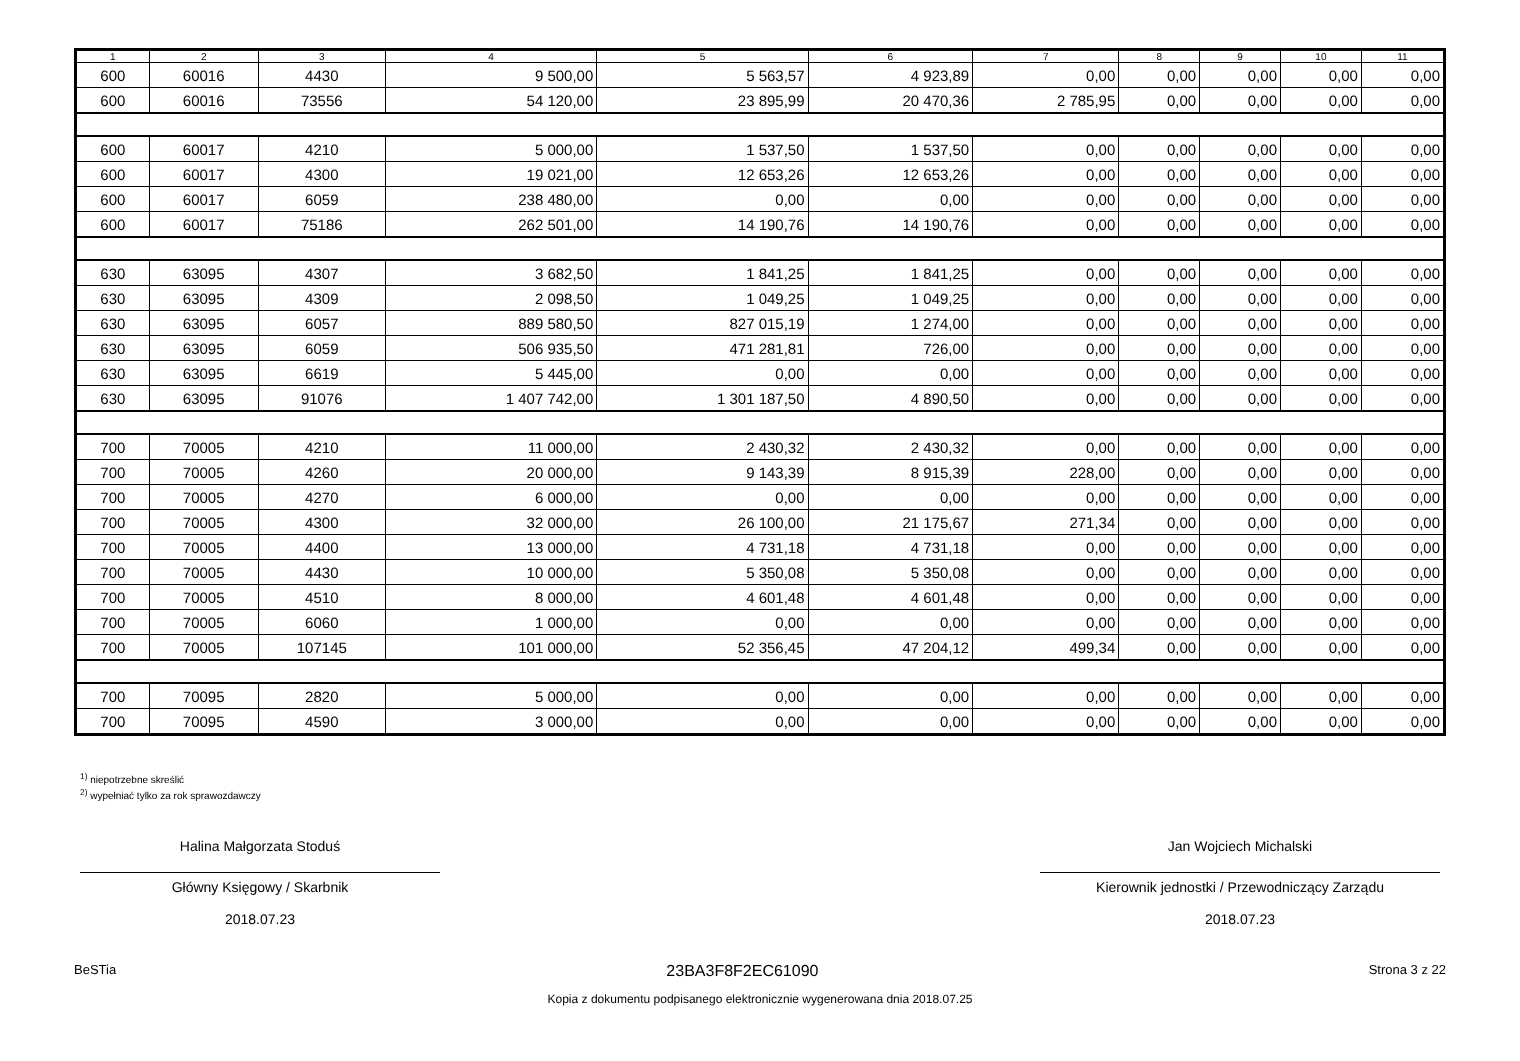| 1 | 2 | 3 | 4 | 5 | 6 | 7 | 8 | 9 | 10 | 11 |
| --- | --- | --- | --- | --- | --- | --- | --- | --- | --- | --- |
| 600 | 60016 | 4430 | 9 500,00 | 5 563,57 | 4 923,89 | 0,00 | 0,00 | 0,00 | 0,00 | 0,00 |
| 600 | 60016 | 73556 | 54 120,00 | 23 895,99 | 20 470,36 | 2 785,95 | 0,00 | 0,00 | 0,00 | 0,00 |
| 600 | 60017 | 4210 | 5 000,00 | 1 537,50 | 1 537,50 | 0,00 | 0,00 | 0,00 | 0,00 | 0,00 |
| 600 | 60017 | 4300 | 19 021,00 | 12 653,26 | 12 653,26 | 0,00 | 0,00 | 0,00 | 0,00 | 0,00 |
| 600 | 60017 | 6059 | 238 480,00 | 0,00 | 0,00 | 0,00 | 0,00 | 0,00 | 0,00 | 0,00 |
| 600 | 60017 | 75186 | 262 501,00 | 14 190,76 | 14 190,76 | 0,00 | 0,00 | 0,00 | 0,00 | 0,00 |
| 630 | 63095 | 4307 | 3 682,50 | 1 841,25 | 1 841,25 | 0,00 | 0,00 | 0,00 | 0,00 | 0,00 |
| 630 | 63095 | 4309 | 2 098,50 | 1 049,25 | 1 049,25 | 0,00 | 0,00 | 0,00 | 0,00 | 0,00 |
| 630 | 63095 | 6057 | 889 580,50 | 827 015,19 | 1 274,00 | 0,00 | 0,00 | 0,00 | 0,00 | 0,00 |
| 630 | 63095 | 6059 | 506 935,50 | 471 281,81 | 726,00 | 0,00 | 0,00 | 0,00 | 0,00 | 0,00 |
| 630 | 63095 | 6619 | 5 445,00 | 0,00 | 0,00 | 0,00 | 0,00 | 0,00 | 0,00 | 0,00 |
| 630 | 63095 | 91076 | 1 407 742,00 | 1 301 187,50 | 4 890,50 | 0,00 | 0,00 | 0,00 | 0,00 | 0,00 |
| 700 | 70005 | 4210 | 11 000,00 | 2 430,32 | 2 430,32 | 0,00 | 0,00 | 0,00 | 0,00 | 0,00 |
| 700 | 70005 | 4260 | 20 000,00 | 9 143,39 | 8 915,39 | 228,00 | 0,00 | 0,00 | 0,00 | 0,00 |
| 700 | 70005 | 4270 | 6 000,00 | 0,00 | 0,00 | 0,00 | 0,00 | 0,00 | 0,00 | 0,00 |
| 700 | 70005 | 4300 | 32 000,00 | 26 100,00 | 21 175,67 | 271,34 | 0,00 | 0,00 | 0,00 | 0,00 |
| 700 | 70005 | 4400 | 13 000,00 | 4 731,18 | 4 731,18 | 0,00 | 0,00 | 0,00 | 0,00 | 0,00 |
| 700 | 70005 | 4430 | 10 000,00 | 5 350,08 | 5 350,08 | 0,00 | 0,00 | 0,00 | 0,00 | 0,00 |
| 700 | 70005 | 4510 | 8 000,00 | 4 601,48 | 4 601,48 | 0,00 | 0,00 | 0,00 | 0,00 | 0,00 |
| 700 | 70005 | 6060 | 1 000,00 | 0,00 | 0,00 | 0,00 | 0,00 | 0,00 | 0,00 | 0,00 |
| 700 | 70005 | 107145 | 101 000,00 | 52 356,45 | 47 204,12 | 499,34 | 0,00 | 0,00 | 0,00 | 0,00 |
| 700 | 70095 | 2820 | 5 000,00 | 0,00 | 0,00 | 0,00 | 0,00 | 0,00 | 0,00 | 0,00 |
| 700 | 70095 | 4590 | 3 000,00 | 0,00 | 0,00 | 0,00 | 0,00 | 0,00 | 0,00 | 0,00 |
<sup>1)</sup> niepotrzebne skreślić
<sup>2)</sup> wypełniać tylko za rok sprawozdawczy
Halina Małgorzata Stoduś
Główny Księgowy / Skarbnik
2018.07.23
Jan Wojciech Michalski
Kierownik jednostki / Przewodniczący Zarządu
2018.07.23
BeSTia 23BA3F8F2EC61090 Strona 3 z 22
Kopia z dokumentu podpisanego elektronicznie wygenerowana dnia 2018.07.25